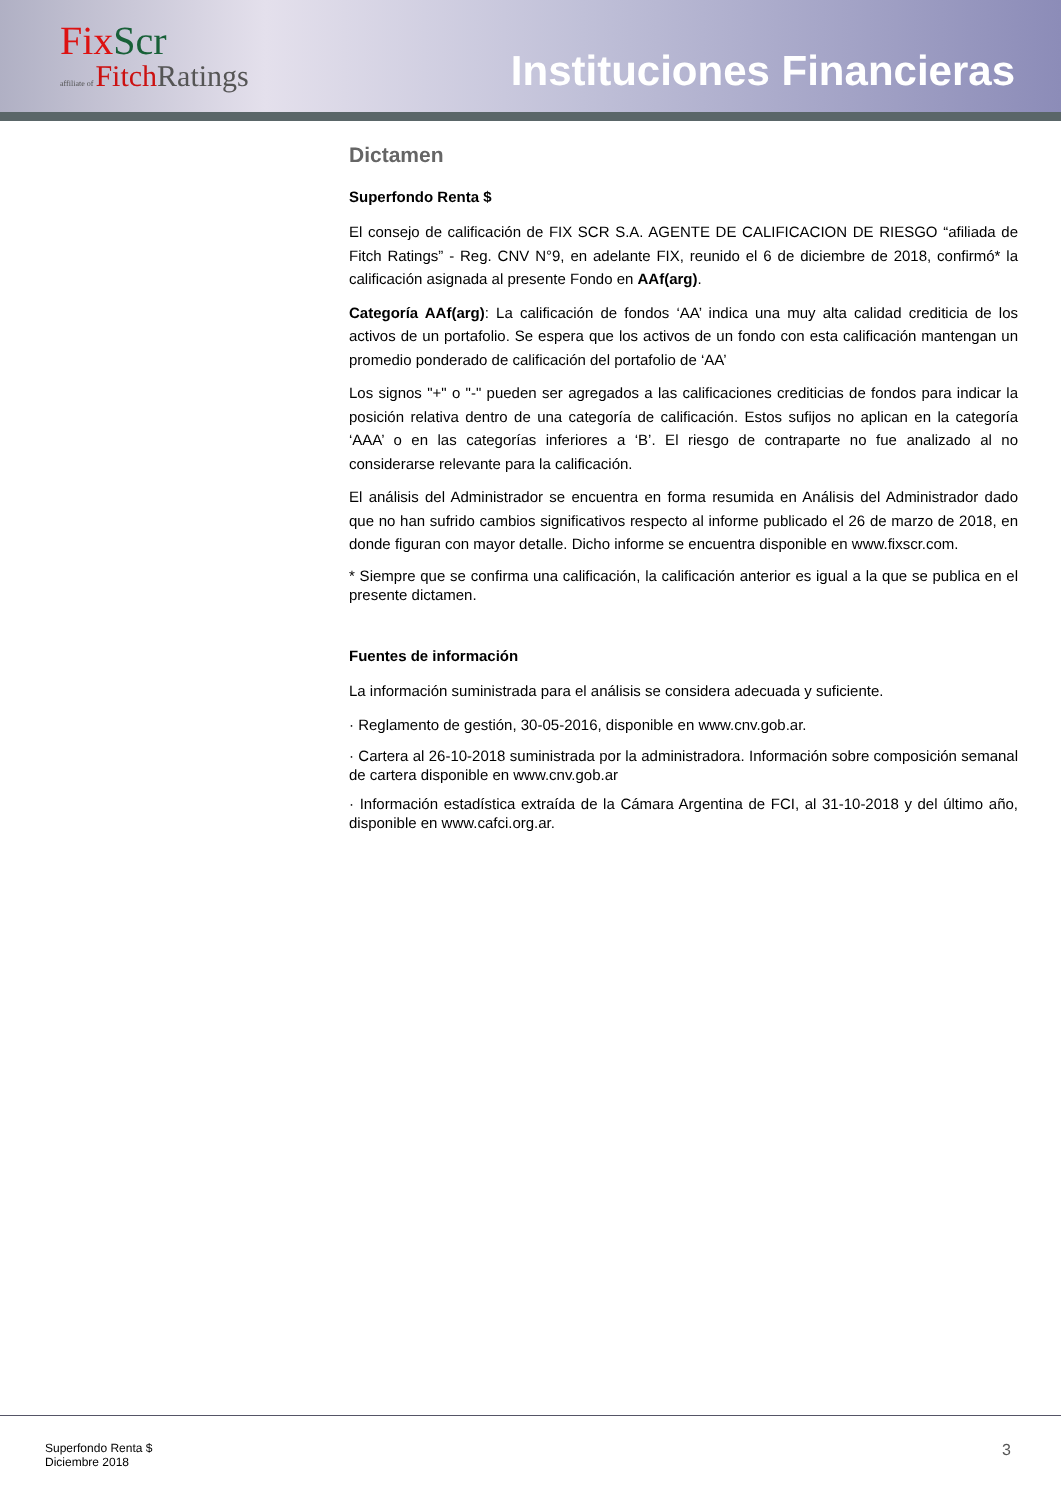FixScr
affiliate of Fitch Ratings
Instituciones Financieras
Dictamen
Superfondo Renta $
El consejo de calificación de FIX SCR S.A. AGENTE DE CALIFICACION DE RIESGO “afiliada de Fitch Ratings” - Reg. CNV N°9, en adelante FIX, reunido el 6 de diciembre de 2018, confirmó* la calificación asignada al presente Fondo en AAf(arg).
Categoría AAf(arg): La calificación de fondos ‘AA’ indica una muy alta calidad crediticia de los activos de un portafolio. Se espera que los activos de un fondo con esta calificación mantengan un promedio ponderado de calificación del portafolio de ‘AA’
Los signos "+" o "-" pueden ser agregados a las calificaciones crediticias de fondos para indicar la posición relativa dentro de una categoría de calificación. Estos sufijos no aplican en la categoría ‘AAA’ o en las categorías inferiores a ‘B’. El riesgo de contraparte no fue analizado al no considerarse relevante para la calificación.
El análisis del Administrador se encuentra en forma resumida en Análisis del Administrador dado que no han sufrido cambios significativos respecto al informe publicado el 26 de marzo de 2018, en donde figuran con mayor detalle. Dicho informe se encuentra disponible en www.fixscr.com.
* Siempre que se confirma una calificación, la calificación anterior es igual a la que se publica en el presente dictamen.
Fuentes de información
La información suministrada para el análisis se considera adecuada y suficiente.
· Reglamento de gestión, 30-05-2016, disponible en www.cnv.gob.ar.
· Cartera al 26-10-2018 suministrada por la administradora. Información sobre composición semanal de cartera disponible en www.cnv.gob.ar
· Información estadística extraída de la Cámara Argentina de FCI, al 31-10-2018 y del último año, disponible en www.cafci.org.ar.
Superfondo Renta $
Diciembre 2018
3